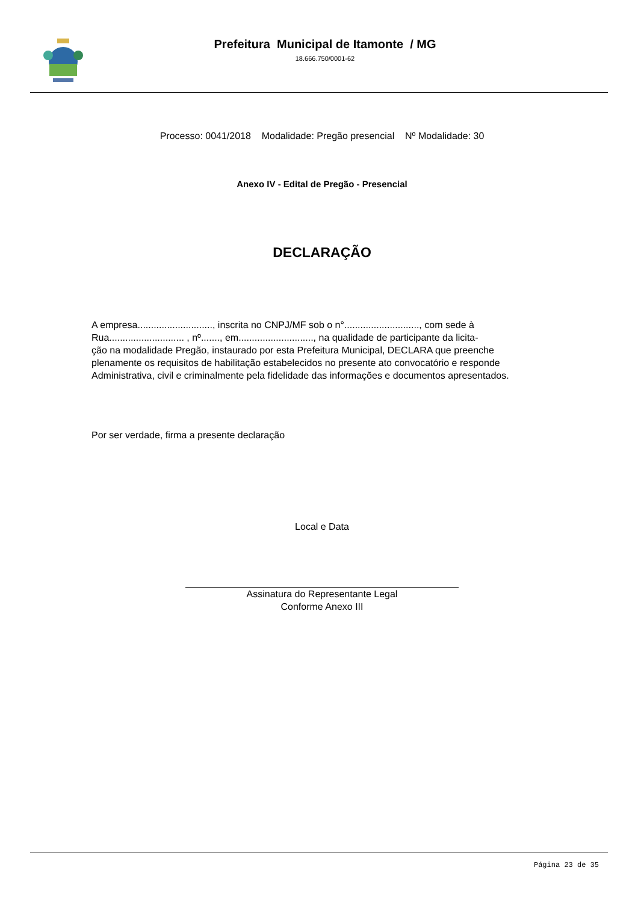Prefeitura Municipal de Itamonte / MG
18.666.750/0001-62
Processo: 0041/2018 Modalidade: Pregão presencial Nº Modalidade: 30
Anexo IV - Edital de Pregão - Presencial
DECLARAÇÃO
A empresa............................, inscrita no CNPJ/MF sob o n°............................, com sede à
Rua............................ , nº......., em............................, na qualidade de participante da licita-
ção na modalidade Pregão, instaurado por esta Prefeitura Municipal, DECLARA que preenche
plenamente os requisitos de habilitação estabelecidos no presente ato convocatório e responde
Administrativa, civil e criminalmente pela fidelidade das informações e documentos apresentados.
Por ser verdade, firma a presente declaração
Local e Data
Assinatura do Representante Legal
Conforme Anexo III
Página 23 de 35